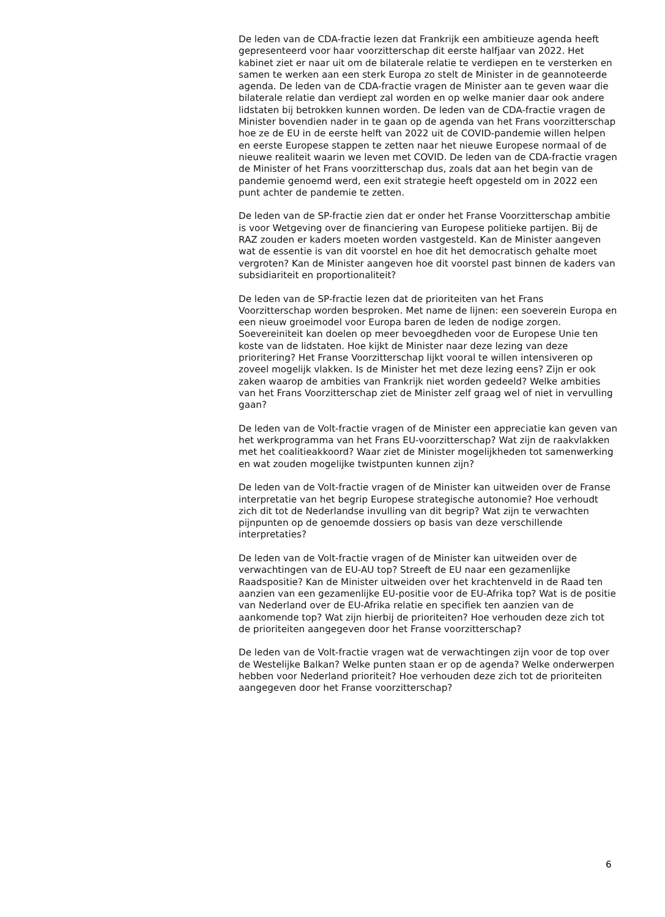De leden van de CDA-fractie lezen dat Frankrijk een ambitieuze agenda heeft gepresenteerd voor haar voorzitterschap dit eerste halfjaar van 2022. Het kabinet ziet er naar uit om de bilaterale relatie te verdiepen en te versterken en samen te werken aan een sterk Europa zo stelt de Minister in de geannoteerde agenda. De leden van de CDA-fractie vragen de Minister aan te geven waar die bilaterale relatie dan verdiept zal worden en op welke manier daar ook andere lidstaten bij betrokken kunnen worden. De leden van de CDA-fractie vragen de Minister bovendien nader in te gaan op de agenda van het Frans voorzitterschap hoe ze de EU in de eerste helft van 2022 uit de COVID-pandemie willen helpen en eerste Europese stappen te zetten naar het nieuwe Europese normaal of de nieuwe realiteit waarin we leven met COVID. De leden van de CDA-fractie vragen de Minister of het Frans voorzitterschap dus, zoals dat aan het begin van de pandemie genoemd werd, een exit strategie heeft opgesteld om in 2022 een punt achter de pandemie te zetten.
De leden van de SP-fractie zien dat er onder het Franse Voorzitterschap ambitie is voor Wetgeving over de financiering van Europese politieke partijen. Bij de RAZ zouden er kaders moeten worden vastgesteld. Kan de Minister aangeven wat de essentie is van dit voorstel en hoe dit het democratisch gehalte moet vergroten? Kan de Minister aangeven hoe dit voorstel past binnen de kaders van subsidiariteit en proportionaliteit?
De leden van de SP-fractie lezen dat de prioriteiten van het Frans Voorzitterschap worden besproken. Met name de lijnen: een soeverein Europa en een nieuw groeimodel voor Europa baren de leden de nodige zorgen. Soevereiniteit kan doelen op meer bevoegdheden voor de Europese Unie ten koste van de lidstaten. Hoe kijkt de Minister naar deze lezing van deze prioritering? Het Franse Voorzitterschap lijkt vooral te willen intensiveren op zoveel mogelijk vlakken. Is de Minister het met deze lezing eens? Zijn er ook zaken waarop de ambities van Frankrijk niet worden gedeeld? Welke ambities van het Frans Voorzitterschap ziet de Minister zelf graag wel of niet in vervulling gaan?
De leden van de Volt-fractie vragen of de Minister een appreciatie kan geven van het werkprogramma van het Frans EU-voorzitterschap? Wat zijn de raakvlakken met het coalitieakkoord? Waar ziet de Minister mogelijkheden tot samenwerking en wat zouden mogelijke twistpunten kunnen zijn?
De leden van de Volt-fractie vragen of de Minister kan uitweiden over de Franse interpretatie van het begrip Europese strategische autonomie? Hoe verhoudt zich dit tot de Nederlandse invulling van dit begrip? Wat zijn te verwachten pijnpunten op de genoemde dossiers op basis van deze verschillende interpretaties?
De leden van de Volt-fractie vragen of de Minister kan uitweiden over de verwachtingen van de EU-AU top? Streeft de EU naar een gezamenlijke Raadspositie? Kan de Minister uitweiden over het krachtenveld in de Raad ten aanzien van een gezamenlijke EU-positie voor de EU-Afrika top? Wat is de positie van Nederland over de EU-Afrika relatie en specifiek ten aanzien van de aankomende top? Wat zijn hierbij de prioriteiten? Hoe verhouden deze zich tot de prioriteiten aangegeven door het Franse voorzitterschap?
De leden van de Volt-fractie vragen wat de verwachtingen zijn voor de top over de Westelijke Balkan? Welke punten staan er op de agenda? Welke onderwerpen hebben voor Nederland prioriteit? Hoe verhouden deze zich tot de prioriteiten aangegeven door het Franse voorzitterschap?
6